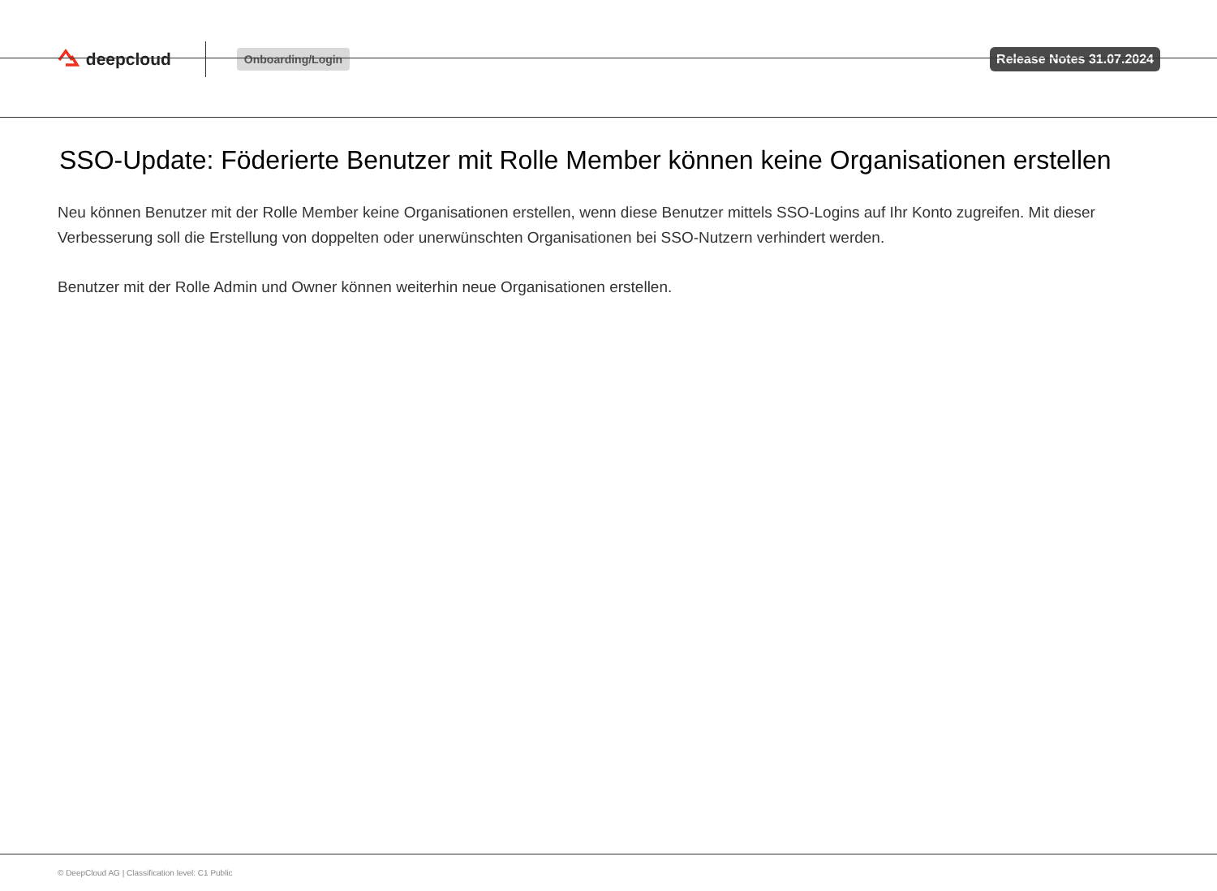deepcloud
Onboarding/Login Release Notes 31.07.2024
SSO-Update: Föderierte Benutzer mit Rolle Member können keine Organisationen erstellen
Neu können Benutzer mit der Rolle Member keine Organisationen erstellen, wenn diese Benutzer mittels SSO-Logins auf Ihr Konto zugreifen. Mit dieser Verbesserung soll die Erstellung von doppelten oder unerwünschten Organisationen bei SSO-Nutzern verhindert werden.
Benutzer mit der Rolle Admin und Owner können weiterhin neue Organisationen erstellen.
© DeepCloud AG | Classification level: C1 Public